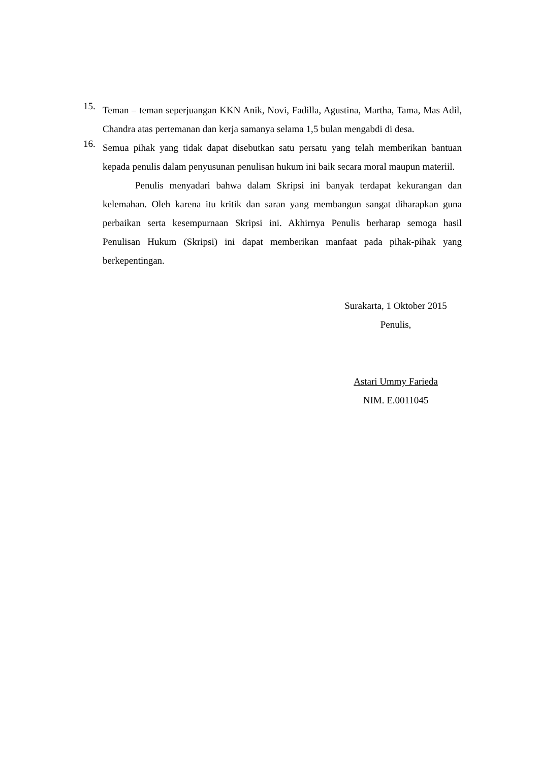15. Teman – teman seperjuangan KKN Anik, Novi, Fadilla, Agustina, Martha, Tama, Mas Adil, Chandra atas pertemanan dan kerja samanya selama 1,5 bulan mengabdi di desa.
16. Semua pihak yang tidak dapat disebutkan satu persatu yang telah memberikan bantuan kepada penulis dalam penyusunan penulisan hukum ini baik secara moral maupun materiil.
Penulis menyadari bahwa dalam Skripsi ini banyak terdapat kekurangan dan kelemahan. Oleh karena itu kritik dan saran yang membangun sangat diharapkan guna perbaikan serta kesempurnaan Skripsi ini. Akhirnya Penulis berharap semoga hasil Penulisan Hukum (Skripsi) ini dapat memberikan manfaat pada pihak-pihak yang berkepentingan.
Surakarta, 1 Oktober 2015
Penulis,
Astari Ummy Farieda
NIM. E.0011045